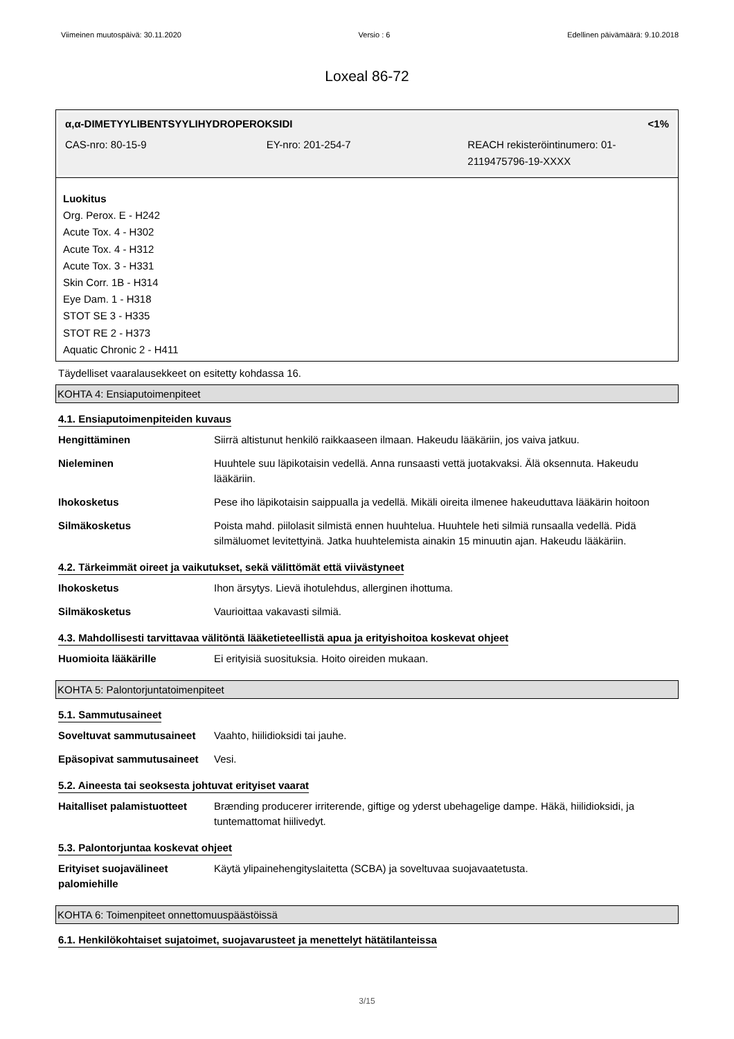Viimeinen muutospäivä: 30.11.2020 Versio : 6 Edellinen päivämäärä: 9.10.2018
Loxeal 86-72
α,α-DIMETYYLIBENTSYYLIHYDROPEROKSIDI <1%
CAS-nro: 80-15-9 EY-nro: 201-254-7 REACH rekisteröintinumero: 01-2119475796-19-XXXX
Luokitus
Org. Perox. E - H242
Acute Tox. 4 - H302
Acute Tox. 4 - H312
Acute Tox. 3 - H331
Skin Corr. 1B - H314
Eye Dam. 1 - H318
STOT SE 3 - H335
STOT RE 2 - H373
Aquatic Chronic 2 - H411
Täydelliset vaaralausekkeet on esitetty kohdassa 16.
KOHTA 4: Ensiaputoimenpiteet
4.1. Ensiaputoimenpiteiden kuvaus
| Hengittäminen | Siirrä altistunut henkilö raikkaaseen ilmaan. Hakeudu lääkäriin, jos vaiva jatkuu. |
| Nieleminen | Huuhtele suu läpikotaisin vedellä. Anna runsaasti vettä juotakvaksi. Älä oksennuta. Hakeudu lääkäriin. |
| Ihokosketus | Pese iho läpikotaisin saippualla ja vedellä. Mikäli oireita ilmenee hakeuduttava lääkärin hoitoon |
| Silmäkosketus | Poista mahd. piilolasit silmistä ennen huuhtelua. Huuhtele heti silmiä runsaalla vedellä. Pidä silmäluomet levitettyinä. Jatka huuhtelemista ainakin 15 minuutin ajan. Hakeudu lääkäriin. |
4.2. Tärkeimmät oireet ja vaikutukset, sekä välittömät että viivästyneet
| Ihokosketus | Ihon ärsytys. Lievä ihotulehdus, allerginen ihottuma. |
| Silmäkosketus | Vaurioittaa vakavasti silmiä. |
4.3. Mahdollisesti tarvittavaa välitöntä lääketieteellistä apua ja erityishoitoa koskevat ohjeet
| Huomioita lääkärille | Ei erityisiä suosituksia. Hoito oireiden mukaan. |
KOHTA 5: Palontorjuntatoimenpiteet
5.1. Sammutusaineet
| Soveltuvat sammutusaineet | Vaahto, hiilidioksidi tai jauhe. |
| Epäsopivat sammutusaineet | Vesi. |
5.2. Aineesta tai seoksesta johtuvat erityiset vaarat
| Haitalliset palamistuotteet | Brænding producerer irriterende, giftige og yderst ubehagelige dampe. Häkä, hiilidioksidi, ja tuntemattomat hiilivedyt. |
5.3. Palontorjuntaa koskevat ohjeet
| Erityiset suojavälineet palomiehille | Käytä ylipainehengityslaitetta (SCBA) ja soveltuvaa suojavaatetusta. |
KOHTA 6: Toimenpiteet onnettomuuspäästöissä
6.1. Henkilökohtaiset sujatoimet, suojavarusteet ja menettelyt hätätilanteissa
3/15